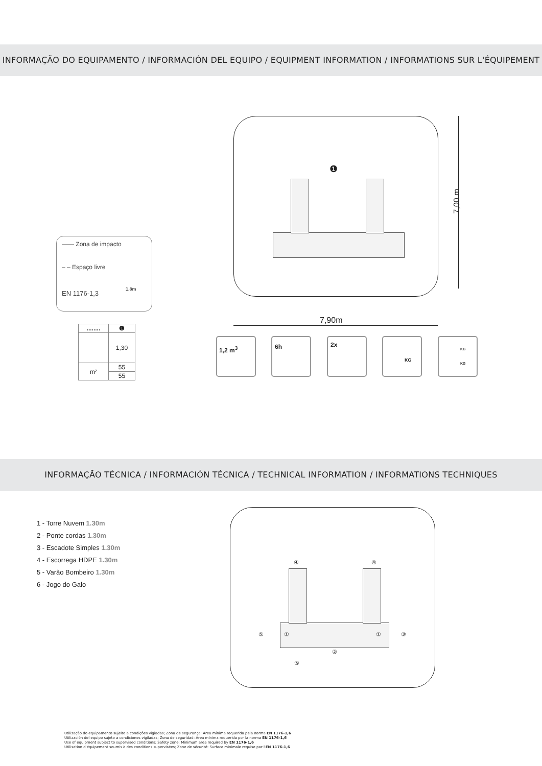INFORMAÇÃO DO EQUIPAMENTO / INFORMACIÓN DEL EQUIPO / EQUIPMENT INFORMATION / INFORMATIONS SUR L'ÉQUIPEMENT
—— Zona de impacto
– – Espaço livre
EN 1176-1,3
1.8m
| ........ | ❶ |
| --- | --- |
| | 1,30 |
| m² | 55 |
| | 55 |
❶
7,00 m
7,90m
1,2 m<sup>3</sup> 6h 2x KG
KG
KG
INFORMAÇÃO TÉCNICA / INFORMACIÓN TÉCNICA / TECHNICAL INFORMATION / INFORMATIONS TECHNIQUES
1 - Torre Nuvem 1.30m
2 - Ponte cordas 1.30m
3 - Escadote Simples 1.30m
4 - Escorrega HDPE 1.30m
5 - Varão Bombeiro 1.30m
6 - Jogo do Galo
④ ④
⑤ ① ① ③
②
⑥
Utilização do equipamento sujeito a condições vigiadas; Zona de segurança: Área mínima requerida pela norma EN 1176-1,6
Utilización del equipo sujeto a condiciones vigiladas; Zona de seguridad: Área mínima requerida por la norma EN 1176-1,6
Use of equipment subject to supervised conditions; Safety zone: Minimum area required by EN 1176-1,6
Utilisation d'équipement soumis à des conditions supervisées; Zone de sécurité: Surface minimale requise par l'EN 1176-1,6